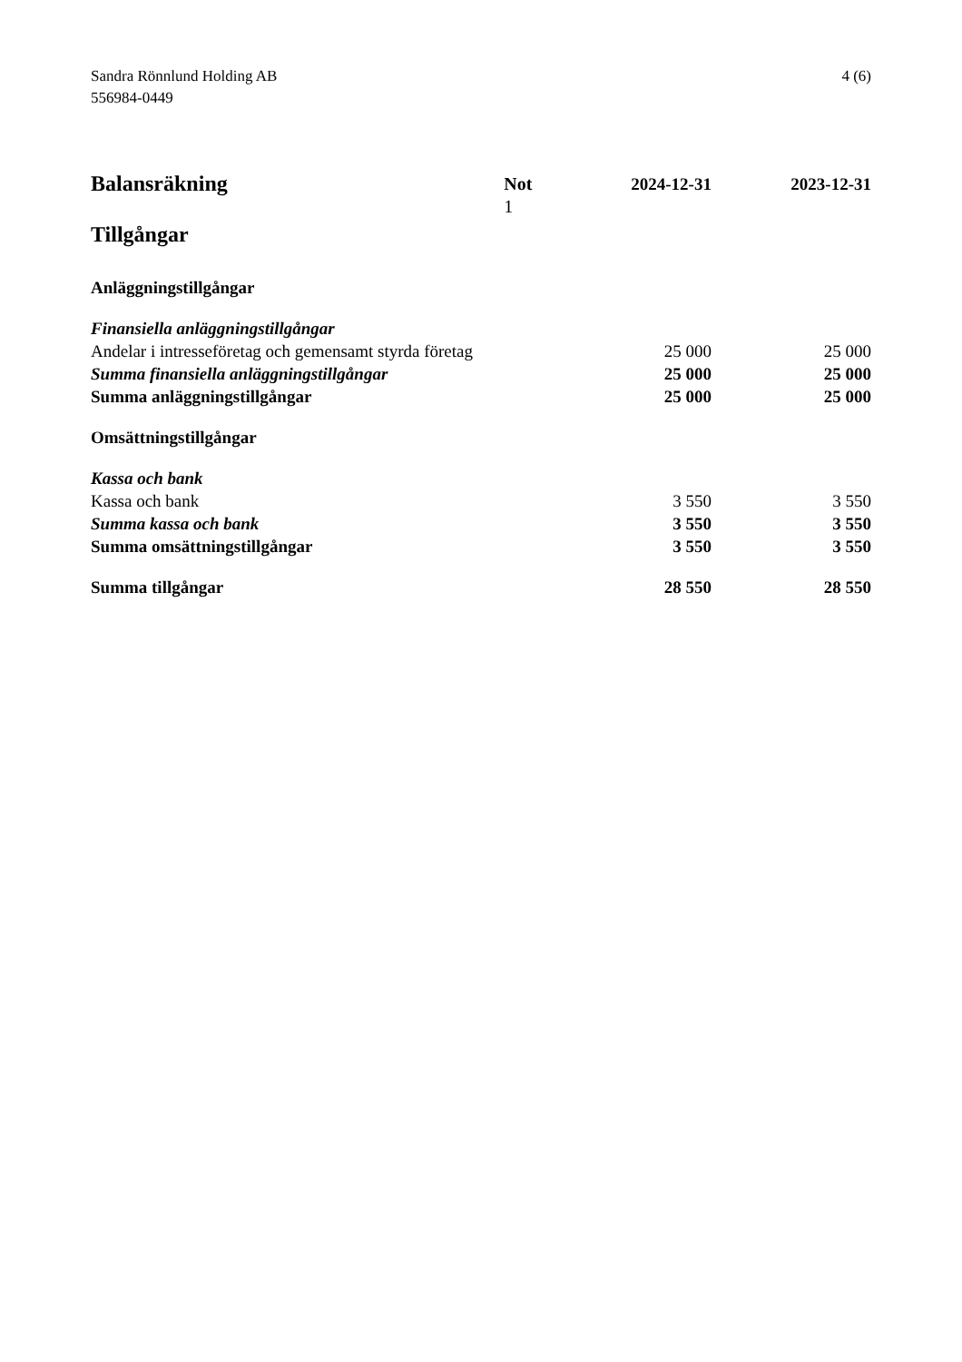Sandra Rönnlund Holding AB
556984-0449
4 (6)
| Balansräkning | Not 1 | 2024-12-31 | 2023-12-31 |
| --- | --- | --- | --- |
| Tillgångar | | | |
| Anläggningstillgångar | | | |
| Finansiella anläggningstillgångar | | | |
| Andelar i intresseföretag och gemensamt styrda företag | | 25 000 | 25 000 |
| Summa finansiella anläggningstillgångar | | 25 000 | 25 000 |
| Summa anläggningstillgångar | | 25 000 | 25 000 |
| Omsättningstillgångar | | | |
| Kassa och bank | | | |
| Kassa och bank | | 3 550 | 3 550 |
| Summa kassa och bank | | 3 550 | 3 550 |
| Summa omsättningstillgångar | | 3 550 | 3 550 |
| Summa tillgångar | | 28 550 | 28 550 |